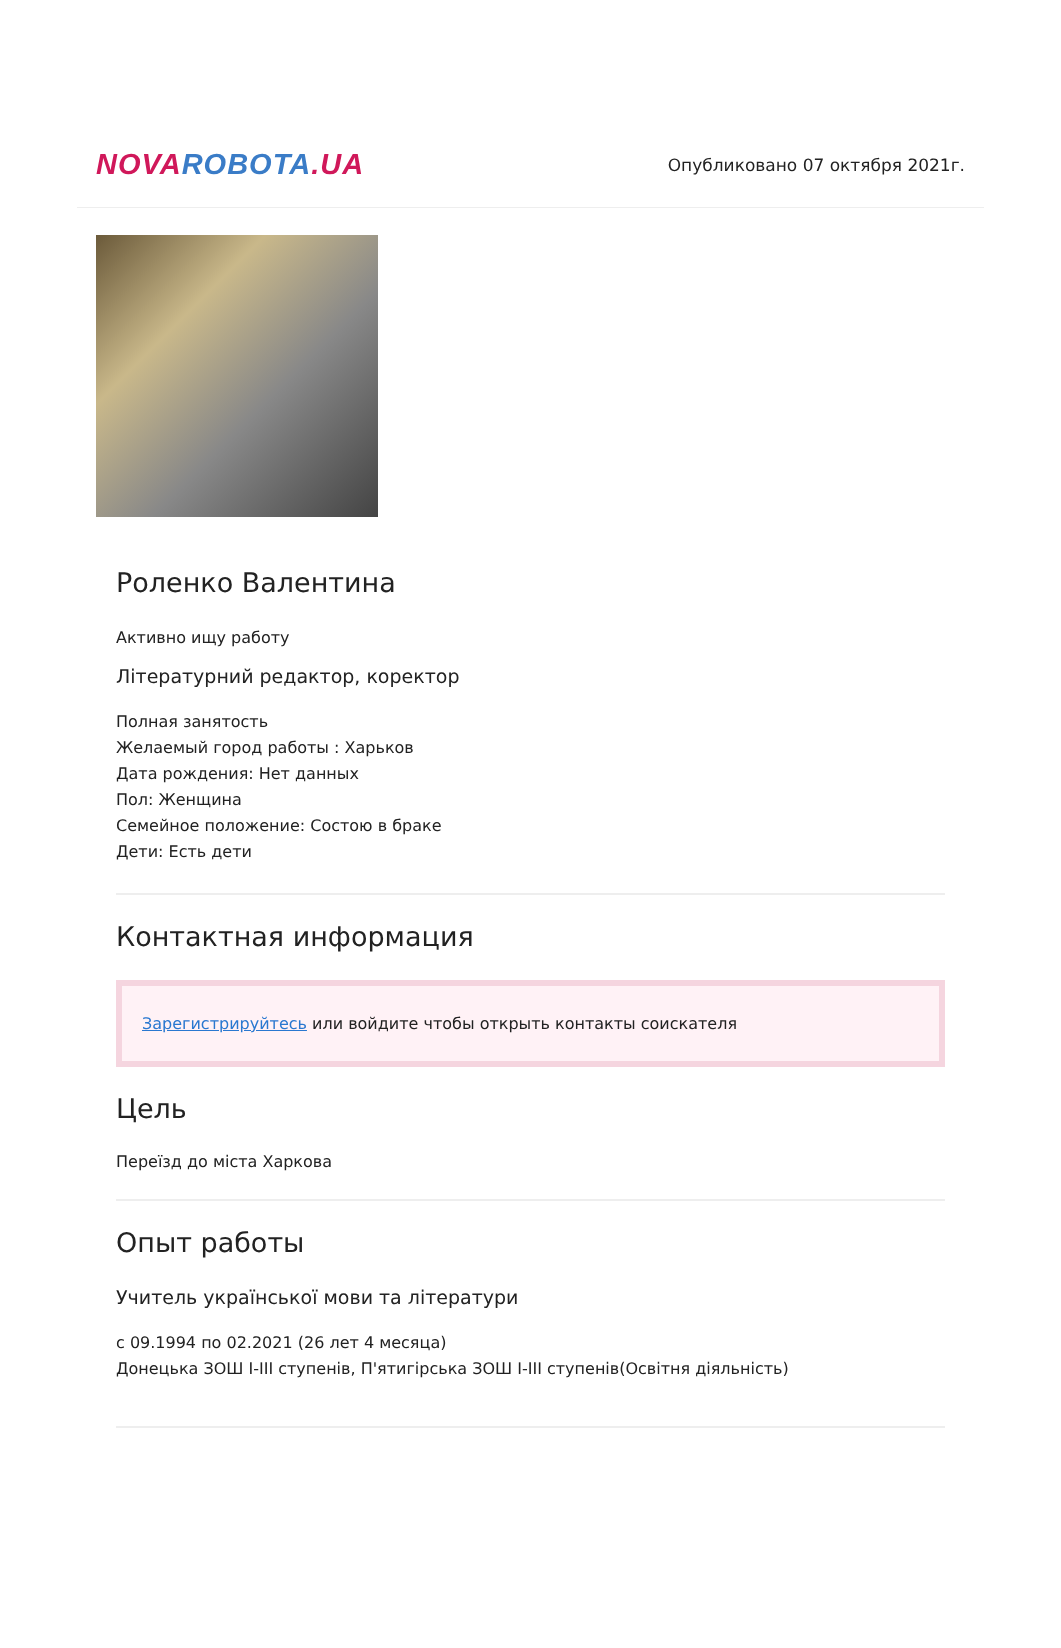NOVA ROBOTA.UA
Опубликовано 07 октября 2021г.
Роленко Валентина
Активно ищу работу
Літературний редактор, коректор
Полная занятость
Желаемый город работы : Харьков
Дата рождения: Нет данных
Пол: Женщина
Семейное положение: Состою в браке
Дети: Есть дети
Контактная информация
Зарегистрируйтесь или войдите чтобы открыть контакты соискателя
Цель
Переїзд до міста Харкова
Опыт работы
Учитель української мови та літератури
с 09.1994 по 02.2021 (26 лет 4 месяца)
Донецька ЗОШ І-ІІІ ступенів, П'ятигірська ЗОШ І-ІІІ ступенів(Освітня діяльність)